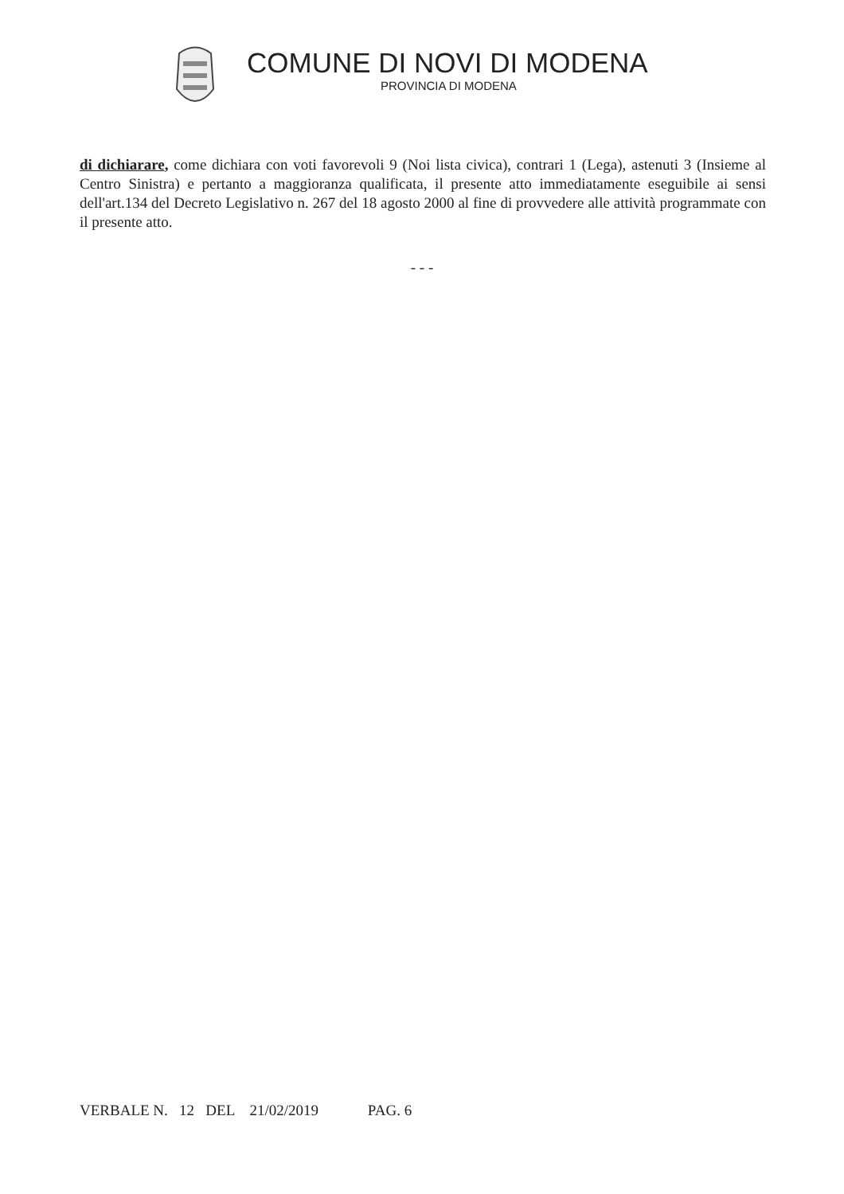COMUNE DI NOVI DI MODENA
PROVINCIA DI MODENA
di dichiarare, come dichiara con voti favorevoli 9 (Noi lista civica), contrari 1 (Lega), astenuti 3 (Insieme al Centro Sinistra) e pertanto a maggioranza qualificata, il presente atto immediatamente eseguibile ai sensi dell'art.134 del Decreto Legislativo n. 267 del 18 agosto 2000 al fine di provvedere alle attività programmate con il presente atto.
- - -
VERBALE N. 12 DEL 21/02/2019 PAG. 6